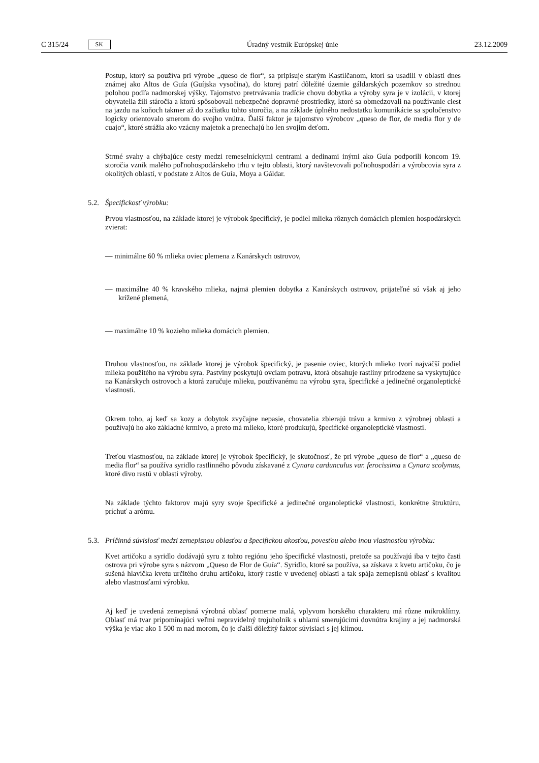C 315/24 SK Úradný vestník Európskej únie 23.12.2009
Postup, ktorý sa používa pri výrobe „queso de flor“, sa pripisuje starým Kastílčanom, ktorí sa usadili v oblasti dnes známej ako Altos de Guía (Guíjska vysočina), do ktorej patrí dôležité územie gáldarských pozemkov so strednou polohou podľa nadmorskej výšky. Tajomstvo pretrvávania tradície chovu dobytka a výroby syra je v izolácii, v ktorej obyvatelia žili stáročia a ktorú spôsobovali nebezpečné dopravné prostriedky, ktoré sa obmedzovali na používanie ciest na jazdu na koňoch takmer až do začiatku tohto storočia, a na základe úplného nedostatku komunikácie sa spoločenstvo logicky orientovalo smerom do svojho vnútra. Ďalší faktor je tajomstvo výrobcov „queso de flor, de media flor y de cuajo“, ktoré strážia ako vzácny majetok a prenechajú ho len svojim deťom.
Strmé svahy a chýbajúce cesty medzi remeselníckymi centrami a dedinami inými ako Guía podporili koncom 19. storočia vznik malého poľnohospodárskeho trhu v tejto oblasti, ktorý navštevovali poľnohospodári a výrobcovia syra z okolitých oblastí, v podstate z Altos de Guía, Moya a Gáldar.
5.2. Špecifickosť výrobku:
Prvou vlastnosťou, na základe ktorej je výrobok špecifický, je podiel mlieka rôznych domácich plemien hospodárskych zvierat:
— minimálne 60 % mlieka oviec plemena z Kanárskych ostrovov,
— maximálne 40 % kravského mlieka, najmä plemien dobytka z Kanárskych ostrovov, prijateľné sú však aj jeho krížené plemená,
— maximálne 10 % kozieho mlieka domácich plemien.
Druhou vlastnosťou, na základe ktorej je výrobok špecifický, je pasenie oviec, ktorých mlieko tvorí najväčší podiel mlieka použitého na výrobu syra. Pastviny poskytujú ovciam potravu, ktorá obsahuje rastliny prirodzene sa vyskytujúce na Kanárskych ostrovoch a ktorá zaručuje mlieku, používanému na výrobu syra, špecifické a jedinečné organoleptické vlastnosti.
Okrem toho, aj keď sa kozy a dobytok zvyčajne nepasie, chovatelia zbierajú trávu a krmivo z výrobnej oblasti a používajú ho ako základné krmivo, a preto má mlieko, ktoré produkujú, špecifické organoleptické vlastnosti.
Treťou vlastnosťou, na základe ktorej je výrobok špecifický, je skutočnosť, že pri výrobe „queso de flor“ a „queso de media flor“ sa používa syridlo rastlinného pôvodu získavané z Cynara cardunculus var. ferocissima a Cynara scolymus, ktoré divo rastú v oblasti výroby.
Na základe týchto faktorov majú syry svoje špecifické a jedinečné organoleptické vlastnosti, konkrétne štruktúru, príchuť a arómu.
5.3. Príčinná súvislosť medzi zemepisnou oblasťou a špecifickou akosťou, povesťou alebo inou vlastnosťou výrobku:
Kvet artičoku a syridlo dodávajú syru z tohto regiónu jeho špecifické vlastnosti, pretože sa používajú iba v tejto časti ostrova pri výrobe syra s názvom „Queso de Flor de Guía“. Syridlo, ktoré sa používa, sa získava z kvetu artičoku, čo je sušená hlavička kvetu určitého druhu artičoku, ktorý rastie v uvedenej oblasti a tak spája zemepisnú oblasť s kvalitou alebo vlastnosťami výrobku.
Aj keď je uvedená zemepisná výrobná oblasť pomerne malá, vplyvom horského charakteru má rôzne mikroklímy. Oblasť má tvar pripomínajúci veľmi nepravidelný trojuholník s uhlami smerujúcimi dovnútra krajiny a jej nadmorská výška je viac ako 1 500 m nad morom, čo je ďalší dôležitý faktor súvisiaci s jej klímou.